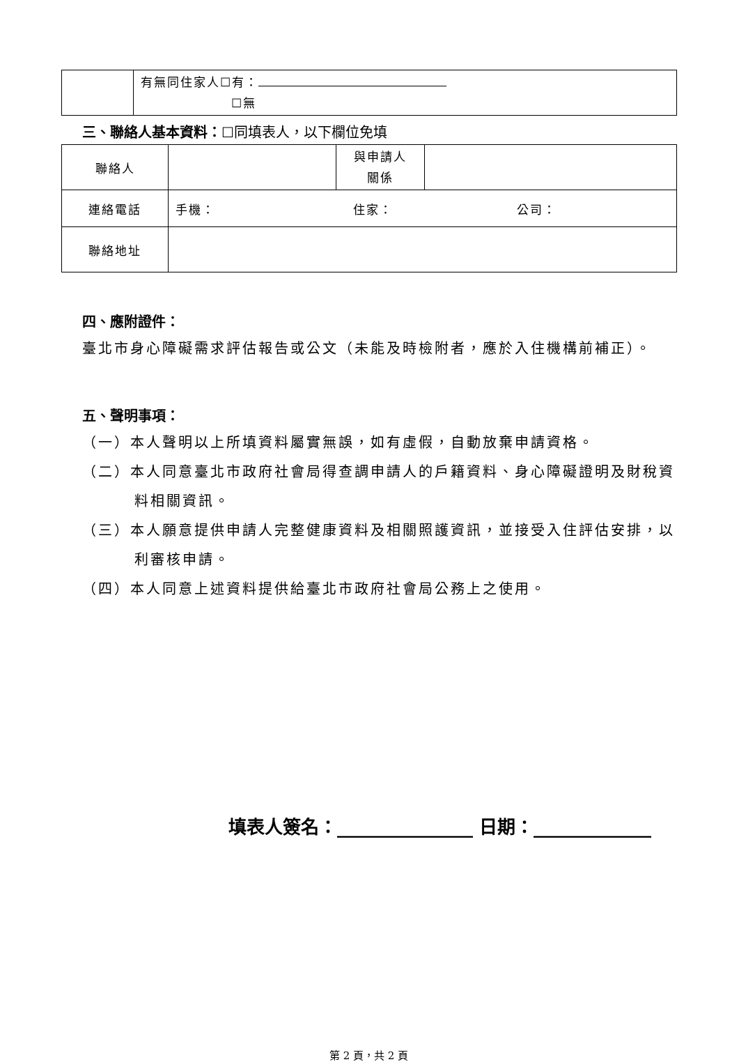| | 有無同住家人☐有： ☐無 |
三、聯絡人基本資料：☐同填表人，以下欄位免填
| 聯絡人 | | 與申請人 關係 | |
| 連絡電話 | 手機： 住家： 公司： | | |
| 聯絡地址 | | | |
四、應附證件：
臺北市身心障礙需求評估報告或公文（未能及時檢附者，應於入住機構前補正）。
五、聲明事項：
（一）本人聲明以上所填資料屬實無誤，如有虛假，自動放棄申請資格。
（二）本人同意臺北市政府社會局得查調申請人的戶籍資料、身心障礙證明及財稅資料相關資訊。
（三）本人願意提供申請人完整健康資料及相關照護資訊，並接受入住評估安排，以利審核申請。
（四）本人同意上述資料提供給臺北市政府社會局公務上之使用。
填表人簽名：_______________ 日期：_____________
第 2 頁，共 2 頁